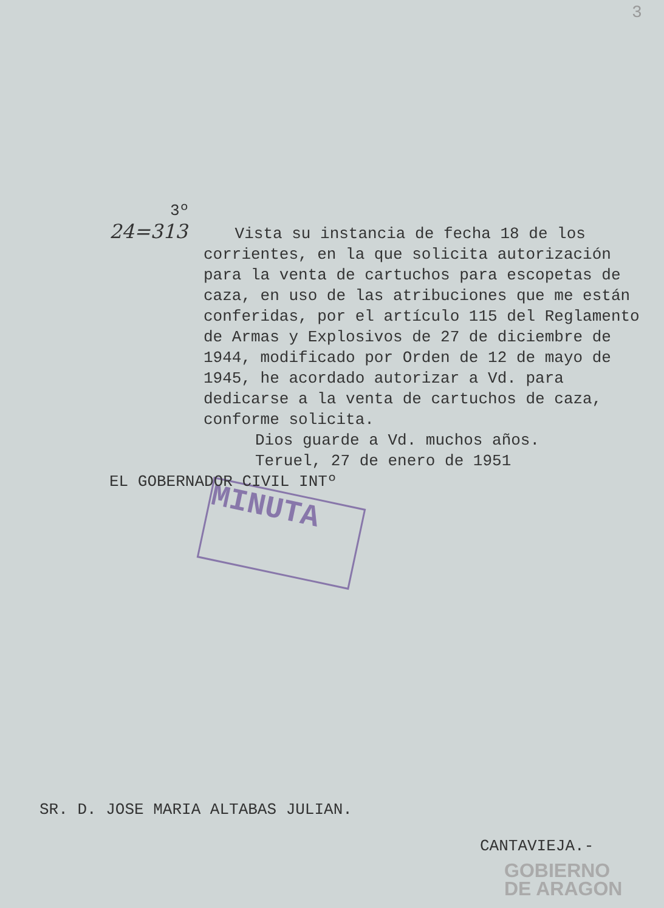3
MINUTA
3º
24=313 Vista su instancia de fecha 18 de los
corrientes, en la que solicita autorización para la venta de cartuchos para escopetas de caza, en uso de las atribuciones que me están conferidas, por el artículo 115 del Reglamento de Armas y Explosivos de 27 de diciembre de 1944, modificado por Orden de 12 de mayo de 1945, he acordado autorizar a Vd. para dedicarse a la venta de cartuchos de caza, conforme solicita.
Dios guarde a Vd. muchos años.
Teruel, 27 de enero de 1951
EL GOBERNADOR CIVIL INTº
SR. D. JOSE MARIA ALTABAS JULIAN.
CANTAVIEJA.-
GOBIERNO
DE ARAGON